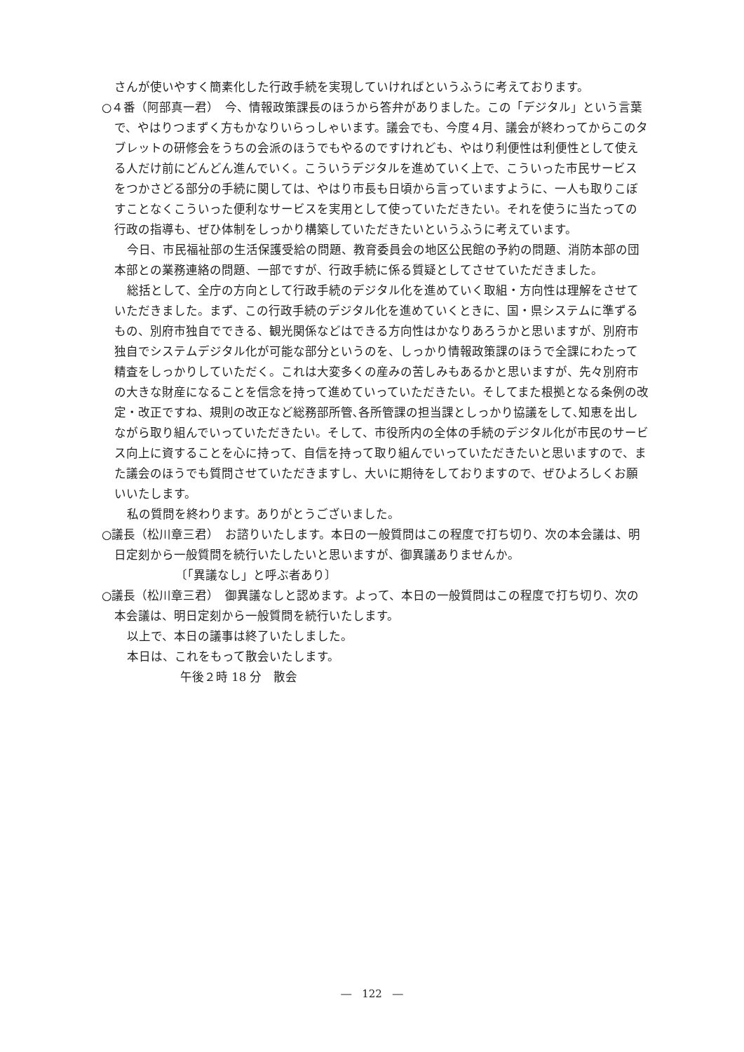さんが使いやすく簡素化した行政手続を実現していければというふうに考えております。
○４番（阿部真一君）　今、情報政策課長のほうから答弁がありました。この「デジタル」という言葉で、やはりつまずく方もかなりいらっしゃいます。議会でも、今度４月、議会が終わってからこのタブレットの研修会をうちの会派のほうでもやるのですけれども、やはり利便性は利便性として使える人だけ前にどんどん進んでいく。こういうデジタルを進めていく上で、こういった市民サービスをつかさどる部分の手続に関しては、やはり市長も日頃から言っていますように、一人も取りこぼすことなくこういった便利なサービスを実用として使っていただきたい。それを使うに当たっての行政の指導も、ぜひ体制をしっかり構築していただきたいというふうに考えています。
今日、市民福祉部の生活保護受給の問題、教育委員会の地区公民館の予約の問題、消防本部の団本部との業務連絡の問題、一部ですが、行政手続に係る質疑としてさせていただきました。
総括として、全庁の方向として行政手続のデジタル化を進めていく取組・方向性は理解をさせていただきました。まず、この行政手続のデジタル化を進めていくときに、国・県システムに準ずるもの、別府市独自でできる、観光関係などはできる方向性はかなりあろうかと思いますが、別府市独自でシステムデジタル化が可能な部分というのを、しっかり情報政策課のほうで全課にわたって精査をしっかりしていただく。これは大変多くの産みの苦しみもあるかと思いますが、先々別府市の大きな財産になることを信念を持って進めていっていただきたい。そしてまた根拠となる条例の改定・改正ですね、規則の改正など総務部所管､各所管課の担当課としっかり協議をして､知恵を出しながら取り組んでいっていただきたい。そして、市役所内の全体の手続のデジタル化が市民のサービス向上に資することを心に持って、自信を持って取り組んでいっていただきたいと思いますので、また議会のほうでも質問させていただきますし、大いに期待をしておりますので、ぜひよろしくお願いいたします。
私の質問を終わります。ありがとうございました。
○議長（松川章三君）　お諮りいたします。本日の一般質問はこの程度で打ち切り、次の本会議は、明日定刻から一般質問を続行いたしたいと思いますが、御異議ありませんか。
〔「異議なし」と呼ぶ者あり〕
○議長（松川章三君）　御異議なしと認めます。よって、本日の一般質問はこの程度で打ち切り、次の本会議は、明日定刻から一般質問を続行いたします。
以上で、本日の議事は終了いたしました。
本日は、これをもって散会いたします。
午後２時 18 分　散会
―　122　―